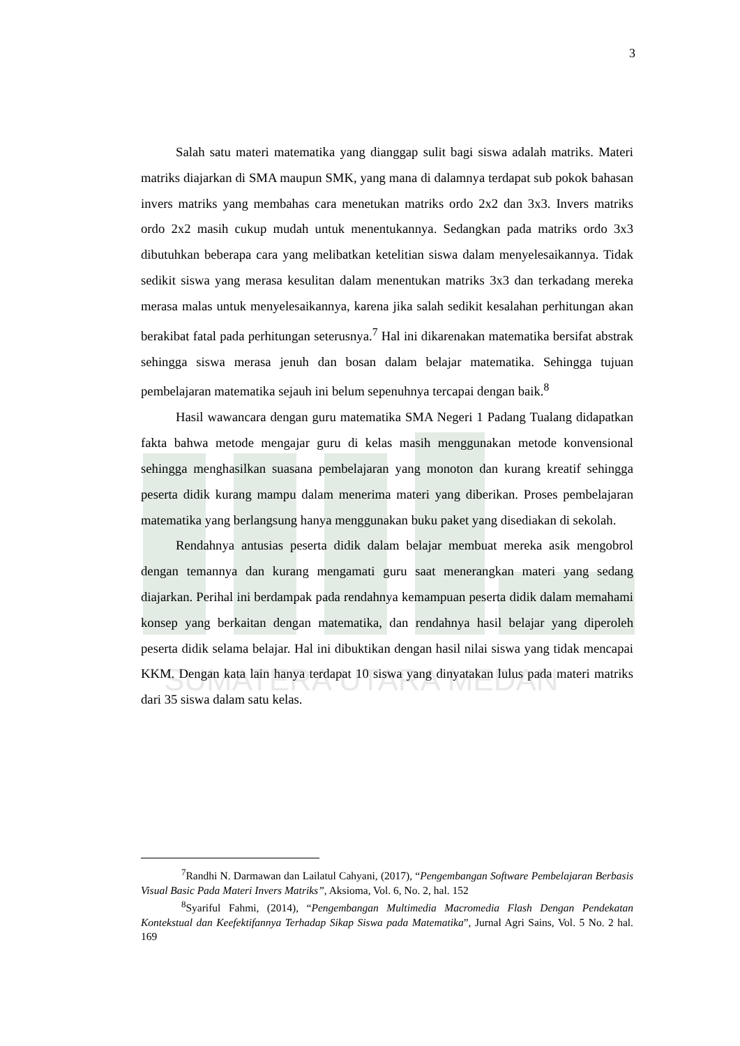SUMATERA UTARA MEDAN
3
Salah satu materi matematika yang dianggap sulit bagi siswa adalah matriks. Materi matriks diajarkan di SMA maupun SMK, yang mana di dalamnya terdapat sub pokok bahasan invers matriks yang membahas cara menetukan matriks ordo 2x2 dan 3x3. Invers matriks ordo 2x2 masih cukup mudah untuk menentukannya. Sedangkan pada matriks ordo 3x3 dibutuhkan beberapa cara yang melibatkan ketelitian siswa dalam menyelesaikannya. Tidak sedikit siswa yang merasa kesulitan dalam menentukan matriks 3x3 dan terkadang mereka merasa malas untuk menyelesaikannya, karena jika salah sedikit kesalahan perhitungan akan berakibat fatal pada perhitungan seterusnya.<sup>7</sup> Hal ini dikarenakan matematika bersifat abstrak sehingga siswa merasa jenuh dan bosan dalam belajar matematika. Sehingga tujuan pembelajaran matematika sejauh ini belum sepenuhnya tercapai dengan baik.<sup>8</sup>
Hasil wawancara dengan guru matematika SMA Negeri 1 Padang Tualang didapatkan fakta bahwa metode mengajar guru di kelas masih menggunakan metode konvensional sehingga menghasilkan suasana pembelajaran yang monoton dan kurang kreatif sehingga peserta didik kurang mampu dalam menerima materi yang diberikan. Proses pembelajaran matematika yang berlangsung hanya menggunakan buku paket yang disediakan di sekolah.
Rendahnya antusias peserta didik dalam belajar membuat mereka asik mengobrol dengan temannya dan kurang mengamati guru saat menerangkan materi yang sedang diajarkan. Perihal ini berdampak pada rendahnya kemampuan peserta didik dalam memahami konsep yang berkaitan dengan matematika, dan rendahnya hasil belajar yang diperoleh peserta didik selama belajar. Hal ini dibuktikan dengan hasil nilai siswa yang tidak mencapai KKM. Dengan kata lain hanya terdapat 10 siswa yang dinyatakan lulus pada materi matriks dari 35 siswa dalam satu kelas.
<sup>7</sup> Randhi N. Darmawan dan Lailatul Cahyani, (2017), “Pengembangan Software Pembelajaran Berbasis Visual Basic Pada Materi Invers Matriks”, Aksioma, Vol. 6, No. 2, hal. 152
<sup>8</sup> Syariful Fahmi, (2014), “Pengembangan Multimedia Macromedia Flash Dengan Pendekatan Kontekstual dan Keefektifannya Terhadap Sikap Siswa pada Matematika”, Jurnal Agri Sains, Vol. 5 No. 2 hal. 169